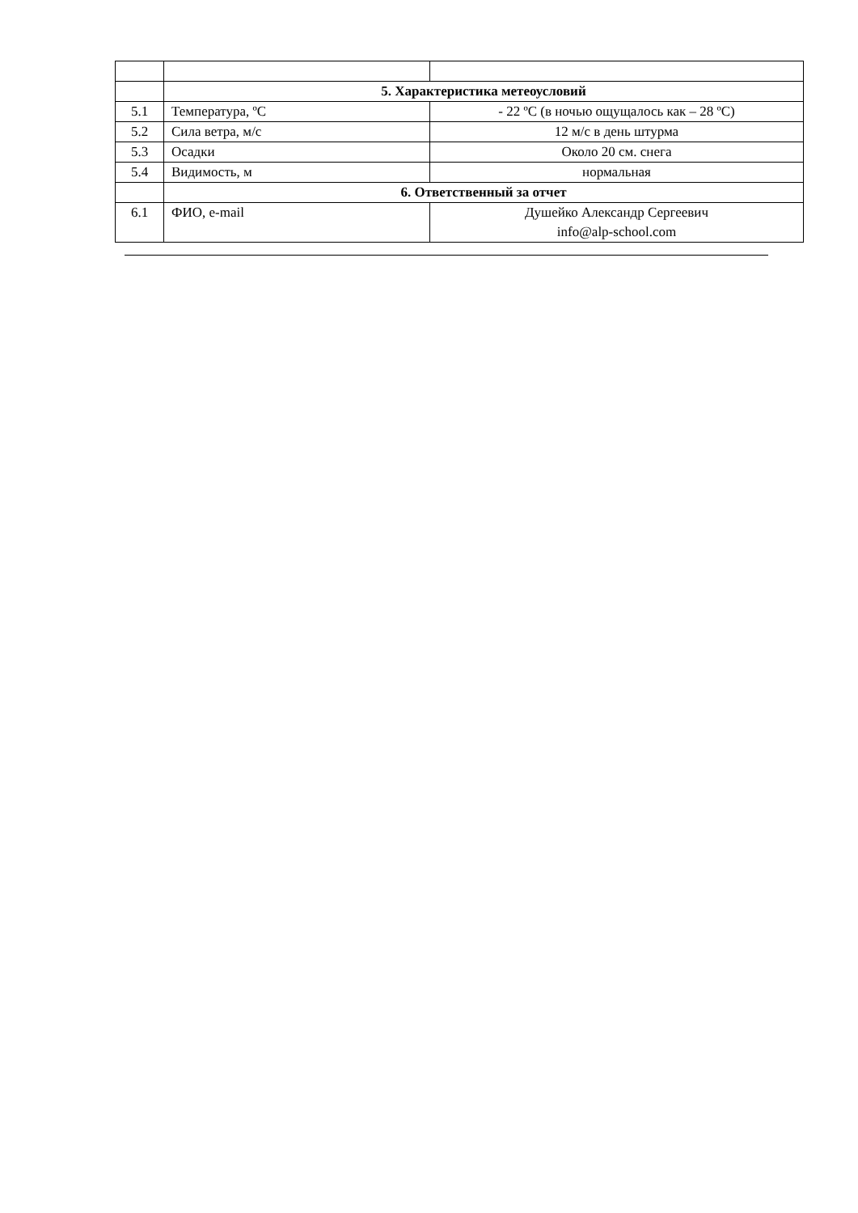| | 5. Характеристика метеоусловий | |
| 5.1 | Температура, ºС | - 22 ºС (в ночью ощущалось как – 28 ºС) |
| 5.2 | Сила ветра, м/с | 12 м/с в день штурма |
| 5.3 | Осадки | Около 20 см. снега |
| 5.4 | Видимость, м | нормальная |
| | 6. Ответственный за отчет | |
| 6.1 | ФИО, e-mail | Душейко Александр Сергеевич info@alp-school.com |